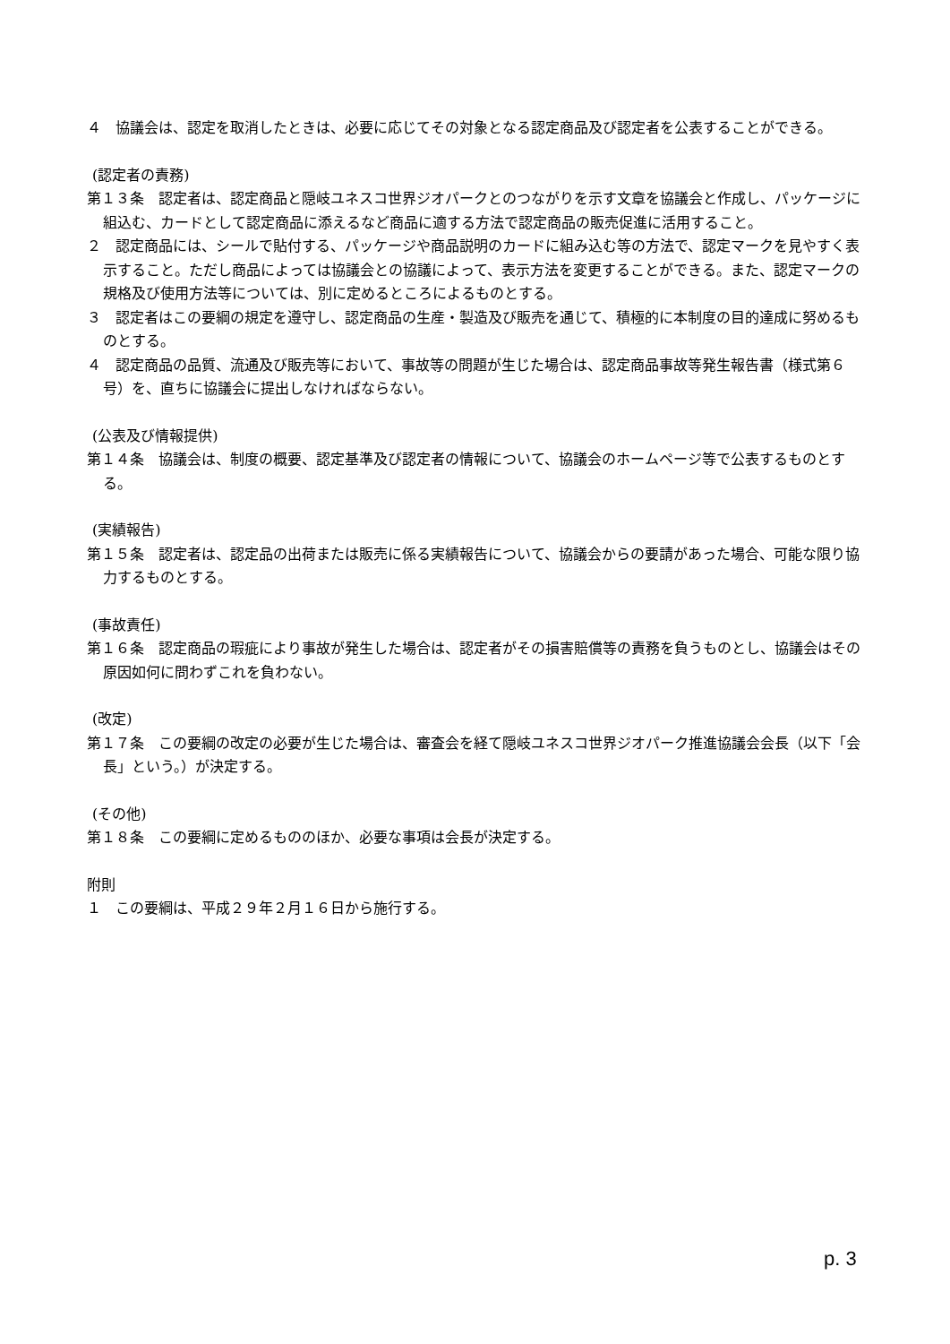４　協議会は、認定を取消したときは、必要に応じてその対象となる認定商品及び認定者を公表することができる。
(認定者の責務)
第１３条　認定者は、認定商品と隠岐ユネスコ世界ジオパークとのつながりを示す文章を協議会と作成し、パッケージに組込む、カードとして認定商品に添えるなど商品に適する方法で認定商品の販売促進に活用すること。
２　認定商品には、シールで貼付する、パッケージや商品説明のカードに組み込む等の方法で、認定マークを見やすく表示すること。ただし商品によっては協議会との協議によって、表示方法を変更することができる。また、認定マークの規格及び使用方法等については、別に定めるところによるものとする。
３　認定者はこの要綱の規定を遵守し、認定商品の生産・製造及び販売を通じて、積極的に本制度の目的達成に努めるものとする。
４　認定商品の品質、流通及び販売等において、事故等の問題が生じた場合は、認定商品事故等発生報告書（様式第６号）を、直ちに協議会に提出しなければならない。
(公表及び情報提供)
第１４条　協議会は、制度の概要、認定基準及び認定者の情報について、協議会のホームページ等で公表するものとする。
(実績報告)
第１５条　認定者は、認定品の出荷または販売に係る実績報告について、協議会からの要請があった場合、可能な限り協力するものとする。
(事故責任)
第１６条　認定商品の瑕疵により事故が発生した場合は、認定者がその損害賠償等の責務を負うものとし、協議会はその原因如何に問わずこれを負わない。
(改定)
第１７条　この要綱の改定の必要が生じた場合は、審査会を経て隠岐ユネスコ世界ジオパーク推進協議会会長（以下「会長」という。）が決定する。
(その他)
第１８条　この要綱に定めるもののほか、必要な事項は会長が決定する。
附則
１　この要綱は、平成２９年２月１６日から施行する。
p. 3